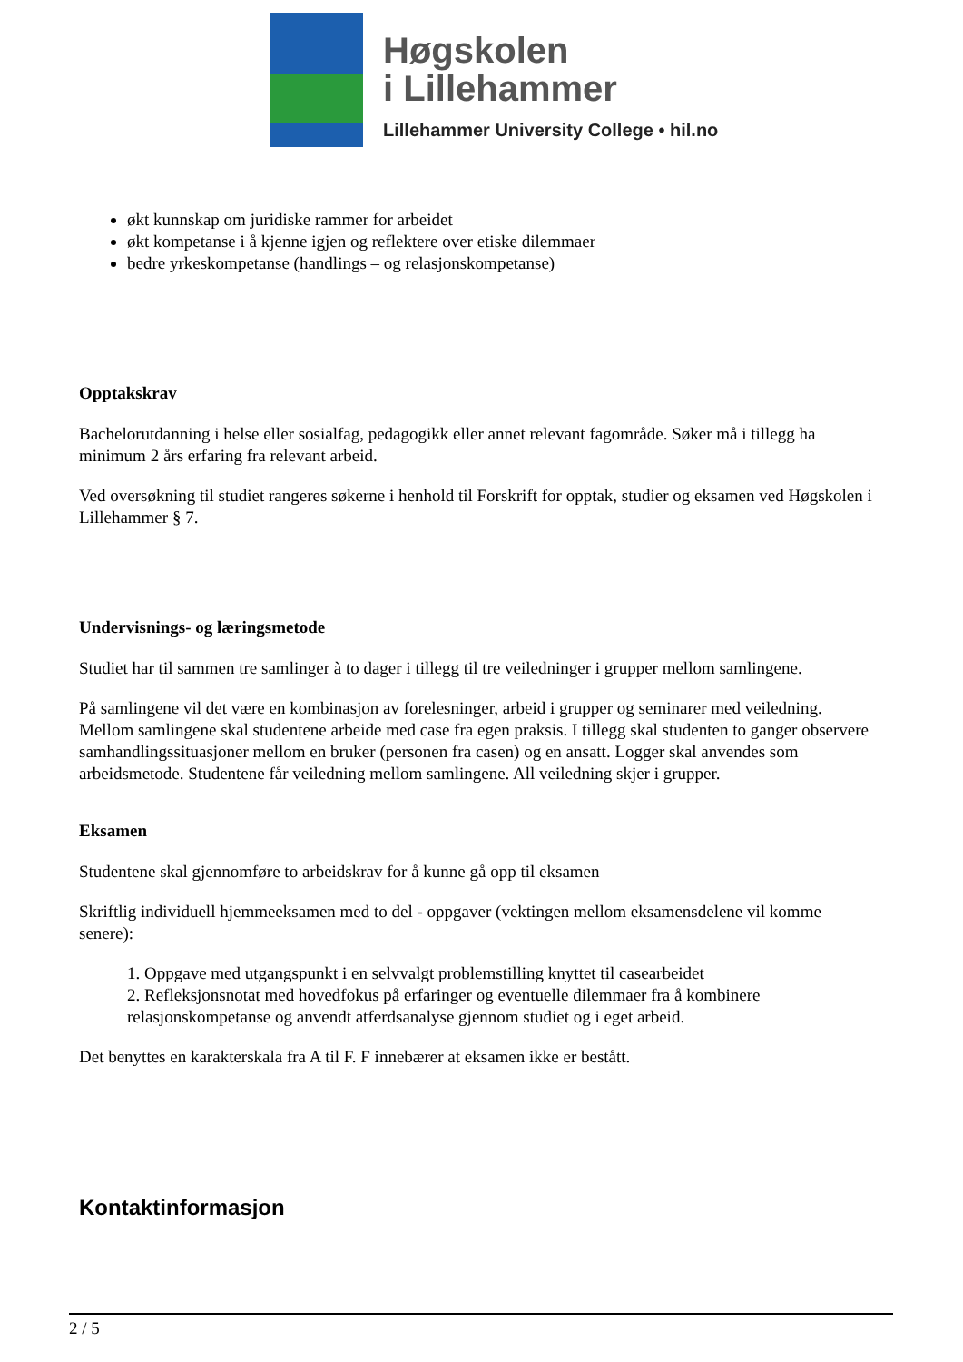Høgskolen
i Lillehammer
Lillehammer University College • hil.no
økt kunnskap om juridiske rammer for arbeidet
økt kompetanse i å kjenne igjen og reflektere over etiske dilemmaer
bedre yrkeskompetanse (handlings – og relasjonskompetanse)
Opptakskrav
Bachelorutdanning i helse eller sosialfag, pedagogikk eller annet relevant fagområde. Søker må i tillegg ha minimum 2 års erfaring fra relevant arbeid.
Ved oversøkning til studiet rangeres søkerne i henhold til Forskrift for opptak, studier og eksamen ved Høgskolen i Lillehammer § 7.
Undervisnings- og læringsmetode
Studiet har til sammen tre samlinger à to dager i tillegg til tre veiledninger i grupper mellom samlingene.
På samlingene vil det være en kombinasjon av forelesninger, arbeid i grupper og seminarer med veiledning. Mellom samlingene skal studentene arbeide med case fra egen praksis. I tillegg skal studenten to ganger observere samhandlingssituasjoner mellom en bruker (personen fra casen) og en ansatt. Logger skal anvendes som arbeidsmetode. Studentene får veiledning mellom samlingene. All veiledning skjer i grupper.
Eksamen
Studentene skal gjennomføre to arbeidskrav for å kunne gå opp til eksamen
Skriftlig individuell hjemmeeksamen med to del - oppgaver (vektingen mellom eksamensdelene vil komme senere):
1. Oppgave med utgangspunkt i en selvvalgt problemstilling knyttet til casearbeidet
2. Refleksjonsnotat med hovedfokus på erfaringer og eventuelle dilemmaer fra å kombinere relasjonskompetanse og anvendt atferdsanalyse gjennom studiet og i eget arbeid.
Det benyttes en karakterskala fra A til F. F innebærer at eksamen ikke er bestått.
Kontaktinformasjon
2 / 5